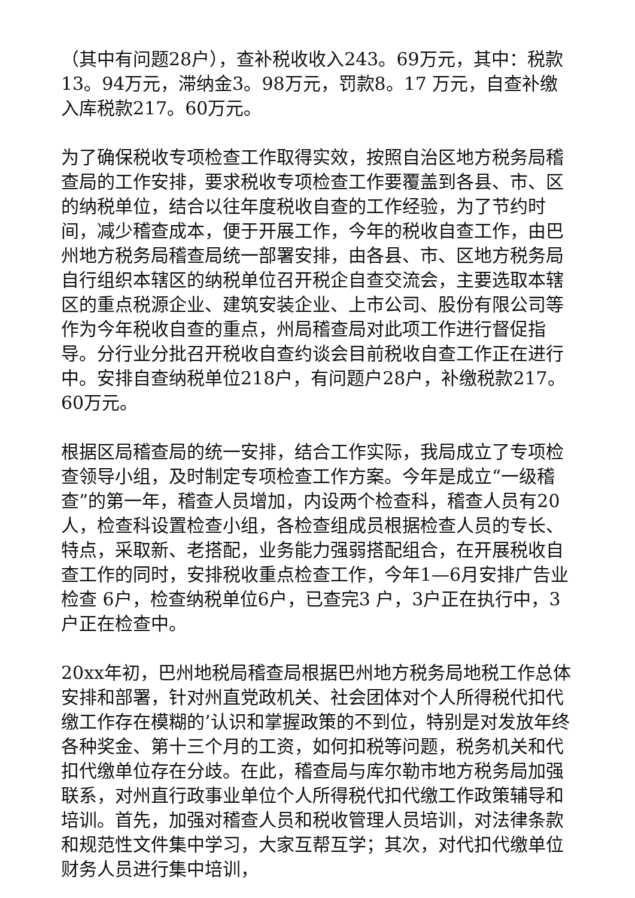（其中有问题28户），查补税收收入243。69万元，其中：税款13。94万元，滞纳金3。98万元，罚款8。17 万元，自查补缴入库税款217。60万元。
为了确保税收专项检查工作取得实效，按照自治区地方税务局稽查局的工作安排，要求税收专项检查工作要覆盖到各县、市、区的纳税单位，结合以往年度税收自查的工作经验，为了节约时间，减少稽查成本，便于开展工作，今年的税收自查工作，由巴州地方税务局稽查局统一部署安排，由各县、市、区地方税务局自行组织本辖区的纳税单位召开税企自查交流会，主要选取本辖区的重点税源企业、建筑安装企业、上市公司、股份有限公司等作为今年税收自查的重点，州局稽查局对此项工作进行督促指导。分行业分批召开税收自查约谈会目前税收自查工作正在进行中。安排自查纳税单位218户，有问题户28户，补缴税款217。60万元。
根据区局稽查局的统一安排，结合工作实际，我局成立了专项检查领导小组，及时制定专项检查工作方案。今年是成立“一级稽查”的第一年，稽查人员增加，内设两个检查科，稽查人员有20人，检查科设置检查小组，各检查组成员根据检查人员的专长、特点，采取新、老搭配，业务能力强弱搭配组合，在开展税收自查工作的同时，安排税收重点检查工作，今年1—6月安排广告业检查 6户，检查纳税单位6户，已查完3 户，3户正在执行中，3户正在检查中。
20xx年初，巴州地税局稽查局根据巴州地方税务局地税工作总体安排和部署，针对州直党政机关、社会团体对个人所得税代扣代缴工作存在模糊的’认识和掌握政策的不到位，特别是对发放年终各种奖金、第十三个月的工资，如何扣税等问题，税务机关和代扣代缴单位存在分歧。在此，稽查局与库尔勒市地方税务局加强联系，对州直行政事业单位个人所得税代扣代缴工作政策辅导和培训。首先，加强对稽查人员和税收管理人员培训，对法律条款和规范性文件集中学习，大家互帮互学；其次，对代扣代缴单位财务人员进行集中培训，